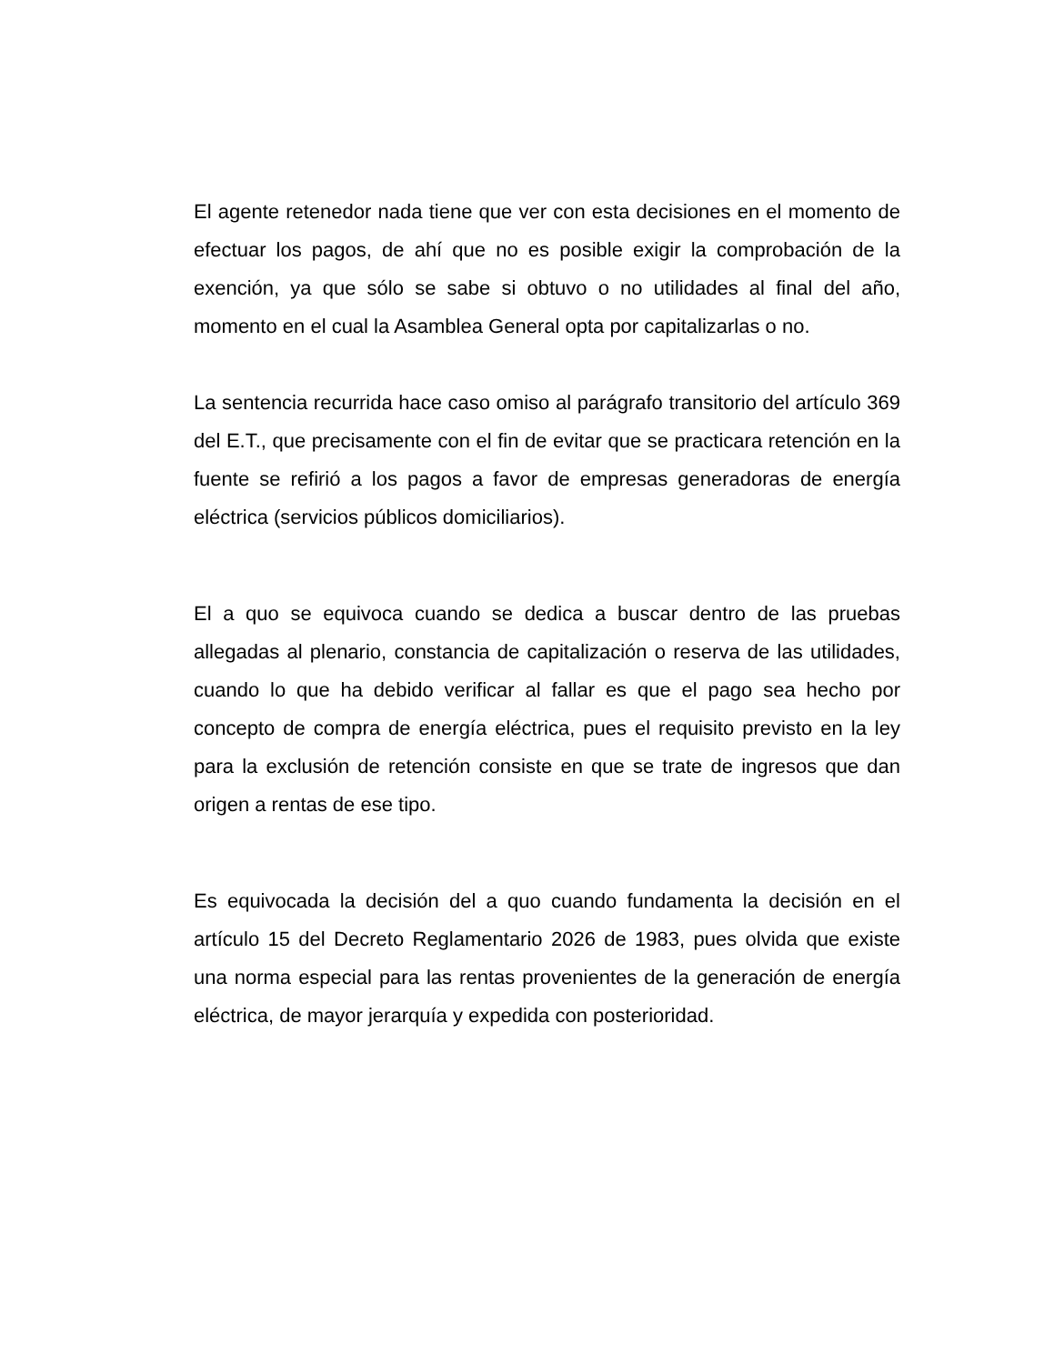El agente retenedor nada tiene que ver con esta decisiones en el momento de efectuar los pagos, de ahí que no es posible exigir la comprobación de la exención, ya que sólo se sabe si obtuvo o no utilidades al final del año, momento en el cual la Asamblea General opta por capitalizarlas o no.
La sentencia recurrida hace caso omiso al parágrafo transitorio del artículo 369 del E.T., que precisamente con el fin de evitar que se practicara retención en la fuente se refirió a los pagos a favor de empresas generadoras de energía eléctrica (servicios públicos domiciliarios).
El a quo se equivoca cuando se dedica a buscar dentro de las pruebas allegadas al plenario, constancia de capitalización o reserva de las utilidades, cuando lo que ha debido verificar al fallar es que el pago sea hecho por concepto de compra de energía eléctrica, pues el requisito previsto en la ley para la exclusión de retención consiste en que se trate de ingresos que dan origen a rentas de ese tipo.
Es equivocada la decisión del a quo cuando fundamenta la decisión en el artículo 15 del Decreto Reglamentario 2026 de 1983, pues olvida que existe una norma especial para las rentas provenientes de la generación de energía eléctrica, de mayor jerarquía y expedida con posterioridad.